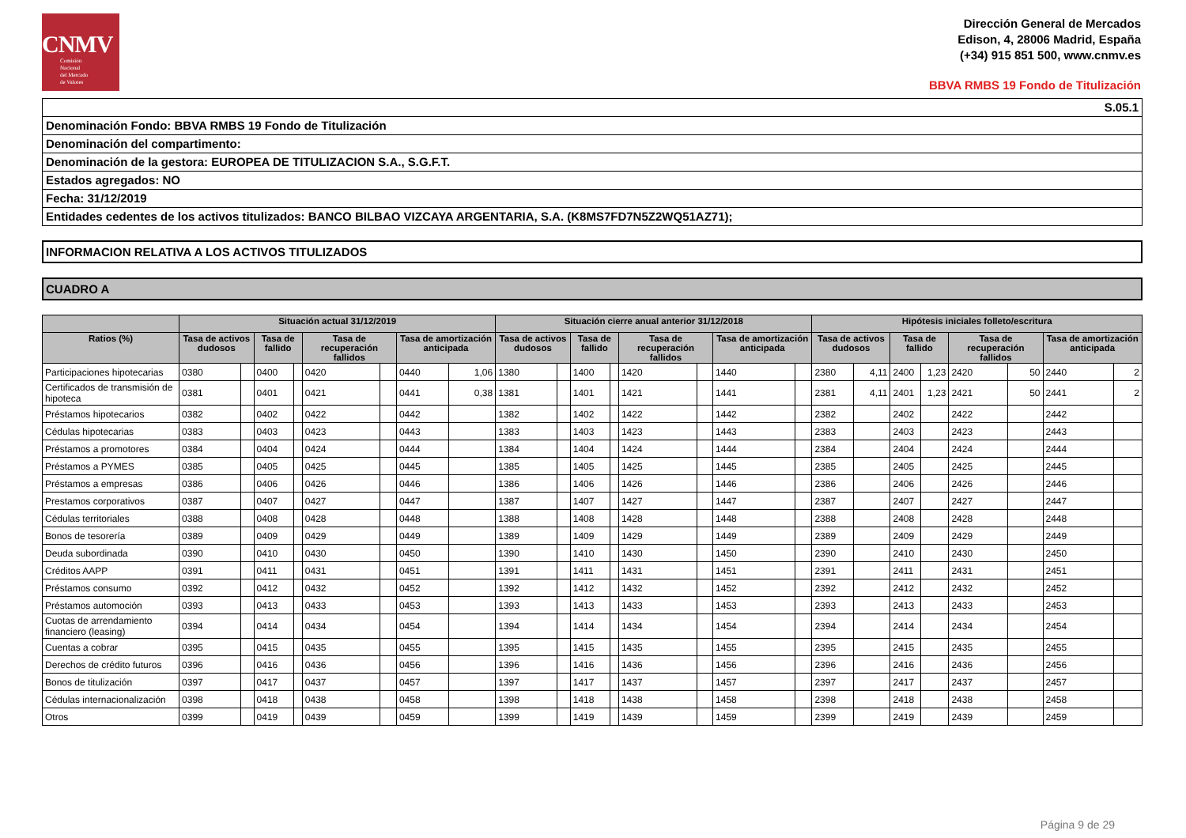CNMV
Comisión
Nacional
del Mercado
de Valores
Dirección General de Mercados
Edison, 4, 28006 Madrid, España
(+34) 915 851 500, www.cnmv.es
BBVA RMBS 19 Fondo de Titulización
S.05.1
Denominación Fondo: BBVA RMBS 19 Fondo de Titulización
Denominación del compartimento:
Denominación de la gestora: EUROPEA DE TITULIZACION S.A., S.G.F.T.
Estados agregados: NO
Fecha: 31/12/2019
Entidades cedentes de los activos titulizados: BANCO BILBAO VIZCAYA ARGENTARIA, S.A. (K8MS7FD7N5Z2WQ51AZ71);
INFORMACION RELATIVA A LOS ACTIVOS TITULIZADOS
CUADRO A
| | Situación actual 31/12/2019 | | | | | | | | Situación cierre anual anterior 31/12/2018 | | | | | | | | Hipótesis iniciales folleto/escritura | | | | | | | |
| --- | --- | --- | --- | --- | --- | --- | --- | --- | --- | --- | --- | --- | --- | --- | --- | --- | --- | --- | --- | --- | --- | --- | --- | --- |
| Ratios (%) | Tasa de activos dudosos | | Tasa de fallido | | Tasa de recuperación fallidos | | Tasa de amortización anticipada | | Tasa de activos dudosos | | Tasa de fallido | | Tasa de recuperación fallidos | | Tasa de amortización anticipada | | Tasa de activos dudosos | | Tasa de fallido | | Tasa de recuperación fallidos | | Tasa de amortización anticipada | |
| Participaciones hipotecarias | 0380 | | 0400 | | 0420 | | 0440 | 1,06 | 1380 | | 1400 | | 1420 | | 1440 | | 2380 | 4,11 | 2400 | 1,23 | 2420 | 50 | 2440 | 2 |
| Certificados de transmisión de hipoteca | 0381 | | 0401 | | 0421 | | 0441 | 0,38 | 1381 | | 1401 | | 1421 | | 1441 | | 2381 | 4,11 | 2401 | 1,23 | 2421 | 50 | 2441 | 2 |
| Préstamos hipotecarios | 0382 | | 0402 | | 0422 | | 0442 | | 1382 | | 1402 | | 1422 | | 1442 | | 2382 | | 2402 | | 2422 | | 2442 | |
| Cédulas hipotecarias | 0383 | | 0403 | | 0423 | | 0443 | | 1383 | | 1403 | | 1423 | | 1443 | | 2383 | | 2403 | | 2423 | | 2443 | |
| Préstamos a promotores | 0384 | | 0404 | | 0424 | | 0444 | | 1384 | | 1404 | | 1424 | | 1444 | | 2384 | | 2404 | | 2424 | | 2444 | |
| Préstamos a PYMES | 0385 | | 0405 | | 0425 | | 0445 | | 1385 | | 1405 | | 1425 | | 1445 | | 2385 | | 2405 | | 2425 | | 2445 | |
| Préstamos a empresas | 0386 | | 0406 | | 0426 | | 0446 | | 1386 | | 1406 | | 1426 | | 1446 | | 2386 | | 2406 | | 2426 | | 2446 | |
| Prestamos corporativos | 0387 | | 0407 | | 0427 | | 0447 | | 1387 | | 1407 | | 1427 | | 1447 | | 2387 | | 2407 | | 2427 | | 2447 | |
| Cédulas territoriales | 0388 | | 0408 | | 0428 | | 0448 | | 1388 | | 1408 | | 1428 | | 1448 | | 2388 | | 2408 | | 2428 | | 2448 | |
| Bonos de tesorería | 0389 | | 0409 | | 0429 | | 0449 | | 1389 | | 1409 | | 1429 | | 1449 | | 2389 | | 2409 | | 2429 | | 2449 | |
| Deuda subordinada | 0390 | | 0410 | | 0430 | | 0450 | | 1390 | | 1410 | | 1430 | | 1450 | | 2390 | | 2410 | | 2430 | | 2450 | |
| Créditos AAPP | 0391 | | 0411 | | 0431 | | 0451 | | 1391 | | 1411 | | 1431 | | 1451 | | 2391 | | 2411 | | 2431 | | 2451 | |
| Préstamos consumo | 0392 | | 0412 | | 0432 | | 0452 | | 1392 | | 1412 | | 1432 | | 1452 | | 2392 | | 2412 | | 2432 | | 2452 | |
| Préstamos automoción | 0393 | | 0413 | | 0433 | | 0453 | | 1393 | | 1413 | | 1433 | | 1453 | | 2393 | | 2413 | | 2433 | | 2453 | |
| Cuotas de arrendamiento financiero (leasing) | 0394 | | 0414 | | 0434 | | 0454 | | 1394 | | 1414 | | 1434 | | 1454 | | 2394 | | 2414 | | 2434 | | 2454 | |
| Cuentas a cobrar | 0395 | | 0415 | | 0435 | | 0455 | | 1395 | | 1415 | | 1435 | | 1455 | | 2395 | | 2415 | | 2435 | | 2455 | |
| Derechos de crédito futuros | 0396 | | 0416 | | 0436 | | 0456 | | 1396 | | 1416 | | 1436 | | 1456 | | 2396 | | 2416 | | 2436 | | 2456 | |
| Bonos de titulización | 0397 | | 0417 | | 0437 | | 0457 | | 1397 | | 1417 | | 1437 | | 1457 | | 2397 | | 2417 | | 2437 | | 2457 | |
| Cédulas internacionalización | 0398 | | 0418 | | 0438 | | 0458 | | 1398 | | 1418 | | 1438 | | 1458 | | 2398 | | 2418 | | 2438 | | 2458 | |
| Otros | 0399 | | 0419 | | 0439 | | 0459 | | 1399 | | 1419 | | 1439 | | 1459 | | 2399 | | 2419 | | 2439 | | 2459 | |
Página 9 de 29